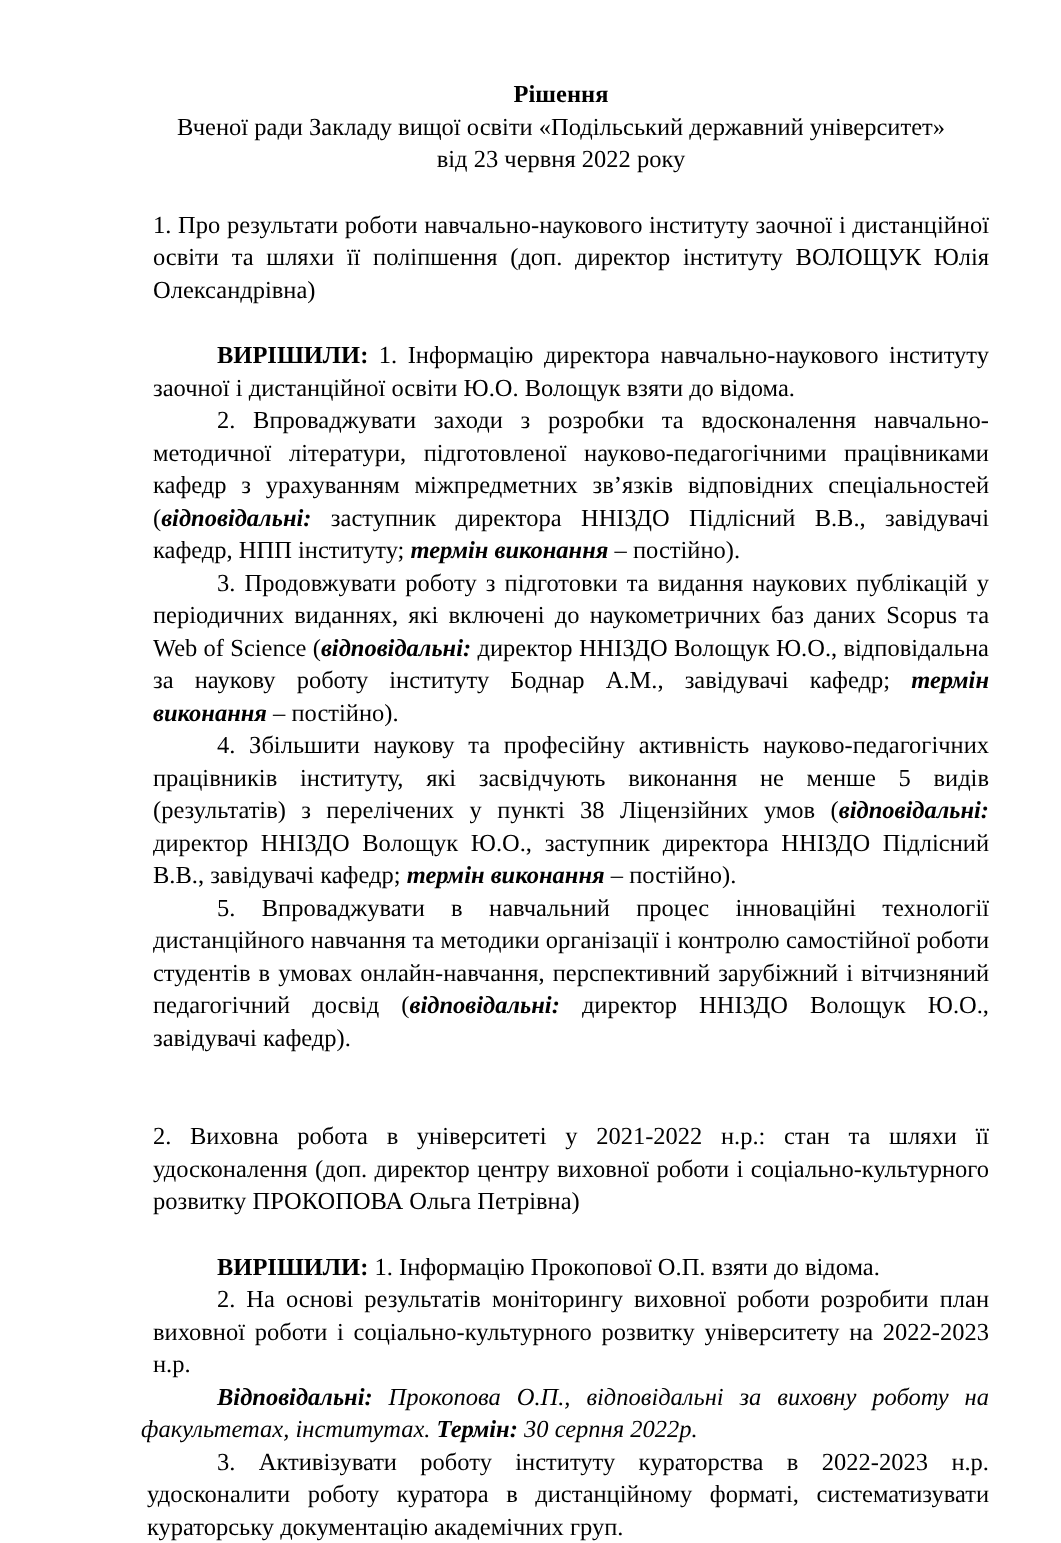Рішення
Вченої ради Закладу вищої освіти «Подільський державний університет»
від 23 червня 2022 року
1. Про результати роботи навчально-наукового інституту заочної і дистанційної освіти та шляхи її поліпшення (доп. директор інституту ВОЛОЩУК Юлія Олександрівна)
ВИРІШИЛИ: 1. Інформацію директора навчально-наукового інституту заочної і дистанційної освіти Ю.О. Волощук взяти до відома.
2. Впроваджувати заходи з розробки та вдосконалення навчально-методичної літератури, підготовленої науково-педагогічними працівниками кафедр з урахуванням міжпредметних зв’язків відповідних спеціальностей (відповідальні: заступник директора ННІЗДО Підлісний В.В., завідувачі кафедр, НПП інституту; термін виконання – постійно).
3. Продовжувати роботу з підготовки та видання наукових публікацій у періодичних виданнях, які включені до наукометричних баз даних Scopus та Web of Science (відповідальні: директор ННІЗДО Волощук Ю.О., відповідальна за наукову роботу інституту Боднар А.М., завідувачі кафедр; термін виконання – постійно).
4. Збільшити наукову та професійну активність науково-педагогічних працівників інституту, які засвідчують виконання не менше 5 видів (результатів) з перелічених у пункті 38 Ліцензійних умов (відповідальні: директор ННІЗДО Волощук Ю.О., заступник директора ННІЗДО Підлісний В.В., завідувачі кафедр; термін виконання – постійно).
5. Впроваджувати в навчальний процес інноваційні технології дистанційного навчання та методики організації і контролю самостійної роботи студентів в умовах онлайн-навчання, перспективний зарубіжний і вітчизняний педагогічний досвід (відповідальні: директор ННІЗДО Волощук Ю.О., завідувачі кафедр).
2. Виховна робота в університеті у 2021-2022 н.р.: стан та шляхи її удосконалення (доп. директор центру виховної роботи і соціально-культурного розвитку ПРОКОПОВА Ольга Петрівна)
ВИРІШИЛИ: 1. Інформацію Прокопової О.П. взяти до відома.
2. На основі результатів моніторингу виховної роботи розробити план виховної роботи і соціально-культурного розвитку університету на 2022-2023 н.р.
Відповідальні: Прокопова О.П., відповідальні за виховну роботу на факультетах, інститутах. Термін: 30 серпня 2022р.
3. Активізувати роботу інституту кураторства в 2022-2023 н.р. удосконалити роботу куратора в дистанційному форматі, систематизувати кураторську документацію академічних груп.